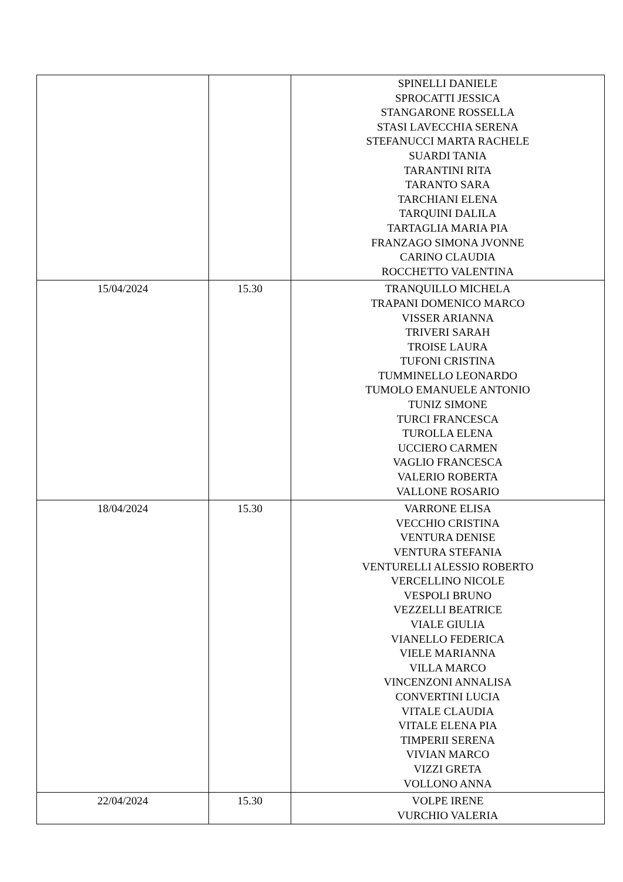| | | SPINELLI DANIELE SPROCATTI JESSICA STANGARONE ROSSELLA STASI LAVECCHIA SERENA STEFANUCCI MARTA RACHELE SUARDI TANIA TARANTINI RITA TARANTO SARA TARCHIANI ELENA TARQUINI DALILA TARTAGLIA MARIA PIA FRANZAGO SIMONA JVONNE CARINO CLAUDIA ROCCHETTO VALENTINA |
| 15/04/2024 | 15.30 | TRANQUILLO MICHELA TRAPANI DOMENICO MARCO VISSER ARIANNA TRIVERI SARAH TROISE LAURA TUFONI CRISTINA TUMMINELLO LEONARDO TUMOLO EMANUELE ANTONIO TUNIZ SIMONE TURCI FRANCESCA TUROLLA ELENA UCCIERO CARMEN VAGLIO FRANCESCA VALERIO ROBERTA VALLONE ROSARIO |
| 18/04/2024 | 15.30 | VARRONE ELISA VECCHIO CRISTINA VENTURA DENISE VENTURA STEFANIA VENTURELLI ALESSIO ROBERTO VERCELLINO NICOLE VESPOLI BRUNO VEZZELLI BEATRICE VIALE GIULIA VIANELLO FEDERICA VIELE MARIANNA VILLA MARCO VINCENZONI ANNALISA CONVERTINI LUCIA VITALE CLAUDIA VITALE ELENA PIA TIMPERII SERENA VIVIAN MARCO VIZZI GRETA VOLLONO ANNA |
| 22/04/2024 | 15.30 | VOLPE IRENE VURCHIO VALERIA |